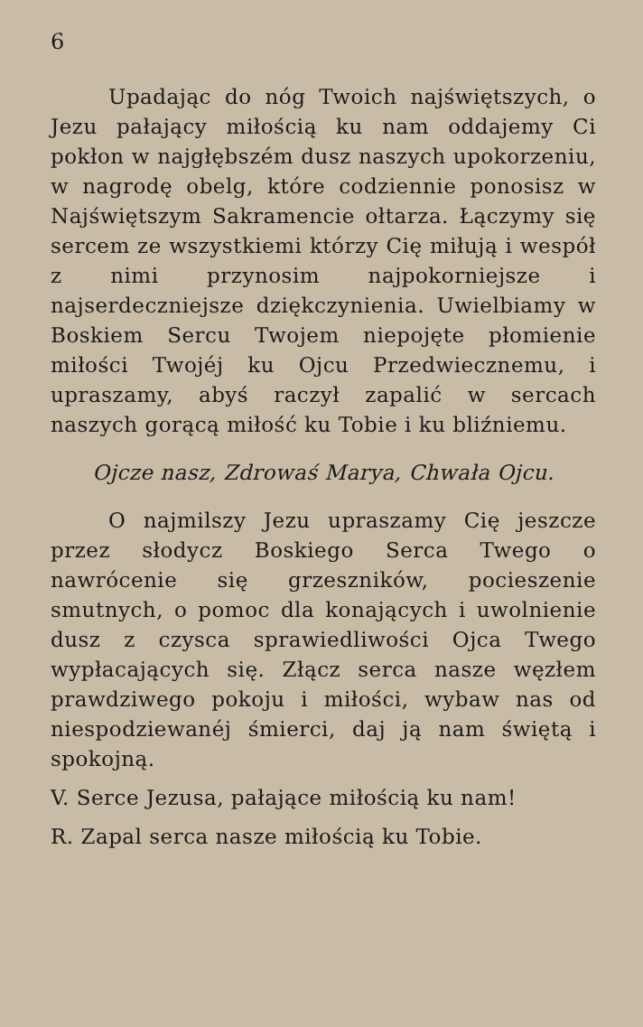6
Upadając do nóg Twoich najświętszych, o Jezu pałający miłością ku nam oddajemy Ci pokłon w najgłębszém dusz naszych upokorzeniu, w nagrodę obelg, które codziennie ponosisz w Najświętszym Sakramencie ołtarza. Łączymy się sercem ze wszystkiemi którzy Cię miłują i wespół z nimi przynosim najpokorniejsze i najserdeczniejsze dziękczynienia. Uwielbiamy w Boskiem Sercu Twojem niepojęte płomienie miłości Twojéj ku Ojcu Przedwiecznemu, i upraszamy, abyś raczył zapalić w sercach naszych gorącą miłość ku Tobie i ku bliźniemu.
Ojcze nasz, Zdrowaś Marya, Chwała Ojcu.
O najmilszy Jezu upraszamy Cię jeszcze przez słodycz Boskiego Serca Twego o nawrócenie się grzeszników, pocieszenie smutnych, o pomoc dla konających i uwolnienie dusz z czysca sprawiedliwości Ojca Twego wypłacających się. Złącz serca nasze węzłem prawdziwego pokoju i miłości, wybaw nas od niespodziewanéj śmierci, daj ją nam świętą i spokojną.
V. Serce Jezusa, pałające miłością ku nam!
R. Zapal serca nasze miłością ku Tobie.